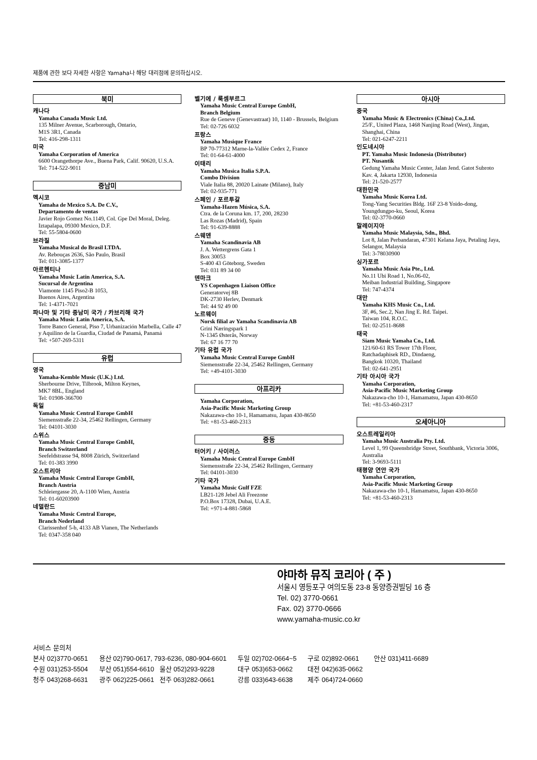제품에 관한 보다 자세한 사항은 Yamaha나 해당 대리점에 문의하십시오.
북미
캐나다
Yamaha Canada Music Ltd.
135 Milner Avenue, Scarborough, Ontario,
M1S 3R1, Canada
Tel: 416-298-1311
미국
Yamaha Corporation of America
6600 Orangethorpe Ave., Buena Park, Calif. 90620, U.S.A.
Tel: 714-522-9011
중남미
멕시코
Yamaha de Mexico S.A. De C.V.,
Departamento de ventas
Javier Rojo Gomez No.1149, Col. Gpe Del Moral, Deleg. Iztapalapa, 09300 Mexico, D.F.
Tel: 55-5804-0600
브라질
Yamaha Musical do Brasil LTDA.
Av. Rebouças 2636, São Paulo, Brasil
Tel: 011-3085-1377
아르헨티나
Yamaha Music Latin America, S.A.
Sucursal de Argentina
Viamonte 1145 Piso2-B 1053,
Buenos Aires, Argentina
Tel: 1-4371-7021
파나마 및 기타 중남미 국가 / 카브리해 국가
Yamaha Music Latin America, S.A.
Torre Banco General, Piso 7, Urbanización Marbella, Calle 47 y Aquilino de la Guardia, Ciudad de Panamá, Panamá
Tel: +507-269-5311
유럽
영국
Yamaha-Kemble Music (U.K.) Ltd.
Sherbourne Drive, Tilbrook, Milton Keynes,
MK7 8BL, England
Tel: 01908-366700
독일
Yamaha Music Central Europe GmbH
Siemensstraße 22-34, 25462 Rellingen, Germany
Tel: 04101-3030
스위스
Yamaha Music Central Europe GmbH,
Branch Switzerland
Seefeldstrasse 94, 8008 Zürich, Switzerland
Tel: 01-383 3990
오스트리아
Yamaha Music Central Europe GmbH,
Branch Austria
Schleiergasse 20, A-1100 Wien, Austria
Tel: 01-60203900
네덜란드
Yamaha Music Central Europe,
Branch Nederland
Clarissenhof 5-b, 4133 AB Vianen, The Netherlands
Tel: 0347-358 040
벨기에 / 룩셈부르그
Yamaha Music Central Europe GmbH,
Branch Belgium
Rue de Geneve (Genevastraat) 10, 1140 - Brussels, Belgium
Tel: 02-726 6032
프랑스
Yamaha Musique France
BP 70-77312 Marne-la-Vallée Cedex 2, France
Tel: 01-64-61-4000
이태리
Yamaha Musica Italia S.P.A.
Combo Division
Viale Italia 88, 20020 Lainate (Milano), Italy
Tel: 02-935-771
스페인 / 포르투갈
Yamaha-Hazen Música, S.A.
Ctra. de la Coruna km. 17, 200, 28230
Las Rozas (Madrid), Spain
Tel: 91-639-8888
스웨덴
Yamaha Scandinavia AB
J. A. Wettergrens Gata 1
Box 30053
S-400 43 Göteborg, Sweden
Tel: 031 89 34 00
덴마크
YS Copenhagen Liaison Office
Generatorvej 8B
DK-2730 Herlev, Denmark
Tel: 44 92 49 00
노르웨이
Norsk filial av Yamaha Scandinavia AB
Grini Næringspark 1
N-1345 Østerås, Norway
Tel: 67 16 77 70
기타 유럽 국가
Yamaha Music Central Europe GmbH
Siemensstraße 22-34, 25462 Rellingen, Germany
Tel: +49-4101-3030
아프리카
Yamaha Corporation,
Asia-Pacific Music Marketing Group
Nakazawa-cho 10-1, Hamamatsu, Japan 430-8650
Tel: +81-53-460-2313
중동
터어키 / 사이러스
Yamaha Music Central Europe GmbH
Siemensstraße 22-34, 25462 Rellingen, Germany
Tel: 04101-3030
기타 국가
Yamaha Music Gulf FZE
LB21-128 Jebel Ali Freezone
P.O.Box 17328, Dubai, U.A.E.
Tel: +971-4-881-5868
아시아
중국
Yamaha Music & Electronics (China) Co.,Ltd.
25/F., United Plaza, 1468 Nanjing Road (West), Jingan, Shanghai, China
Tel: 021-6247-2211
인도네시아
PT. Yamaha Music Indonesia (Distributor)
PT. Nusantik
Gedung Yamaha Music Center, Jalan Jend. Gatot Subroto Kav. 4, Jakarta 12930, Indonesia
Tel: 21-520-2577
대한민국
Yamaha Music Korea Ltd.
Tong-Yang Securities Bldg. 16F 23-8 Yoido-dong, Youngdungpo-ku, Seoul, Korea
Tel: 02-3770-0660
말레이지아
Yamaha Music Malaysia, Sdn., Bhd.
Lot 8, Jalan Perbandaran, 47301 Kelana Jaya, Petaling Jaya, Selangor, Malaysia
Tel: 3-78030900
싱가포르
Yamaha Music Asia Pte., Ltd.
No.11 Ubi Road 1, No.06-02,
Meiban Industrial Building, Singapore
Tel: 747-4374
대만
Yamaha KHS Music Co., Ltd.
3F, #6, Sec.2, Nan Jing E. Rd. Taipei.
Taiwan 104, R.O.C.
Tel: 02-2511-8688
태국
Siam Music Yamaha Co., Ltd.
121/60-61 RS Tower 17th Floor,
Ratchadaphisek RD., Dindaeng,
Bangkok 10320, Thailand
Tel: 02-641-2951
기타 아시아 국가
Yamaha Corporation,
Asia-Pacific Music Marketing Group
Nakazawa-cho 10-1, Hamamatsu, Japan 430-8650
Tel: +81-53-460-2317
오세아니아
오스트레일리아
Yamaha Music Australia Pty. Ltd.
Level 1, 99 Queensbridge Street, Southbank, Victoria 3006, Australia
Tel: 3-9693-5111
태평양 연안 국가
Yamaha Corporation,
Asia-Pacific Music Marketing Group
Nakazawa-cho 10-1, Hamamatsu, Japan 430-8650
Tel: +81-53-460-2313
야마하 뮤직 코리아 ( 주 )
서울시 영등포구 여의도동 23-8 동양증권빌딩 16 층
Tel. 02) 3770-0661
Fax. 02) 3770-0666
www.yamaha-music.co.kr
서비스 문의처
| 본사 02)3770-0651 | 용산 02)790-0617, 793-6236, 080-904-6601 | 두일 02)702-0664~5 | 구로 02)892-0661 | 안산 031)411-6689 |
| 수원 031)253-5504 | 부산 051)554-6610 울산 052)293-9228 | 대구 053)653-0662 | 대전 042)635-0662 | |
| 청주 043)268-6631 | 광주 062)225-0661 전주 063)282-0661 | 강릉 033)643-6638 | 제주 064)724-0660 | |